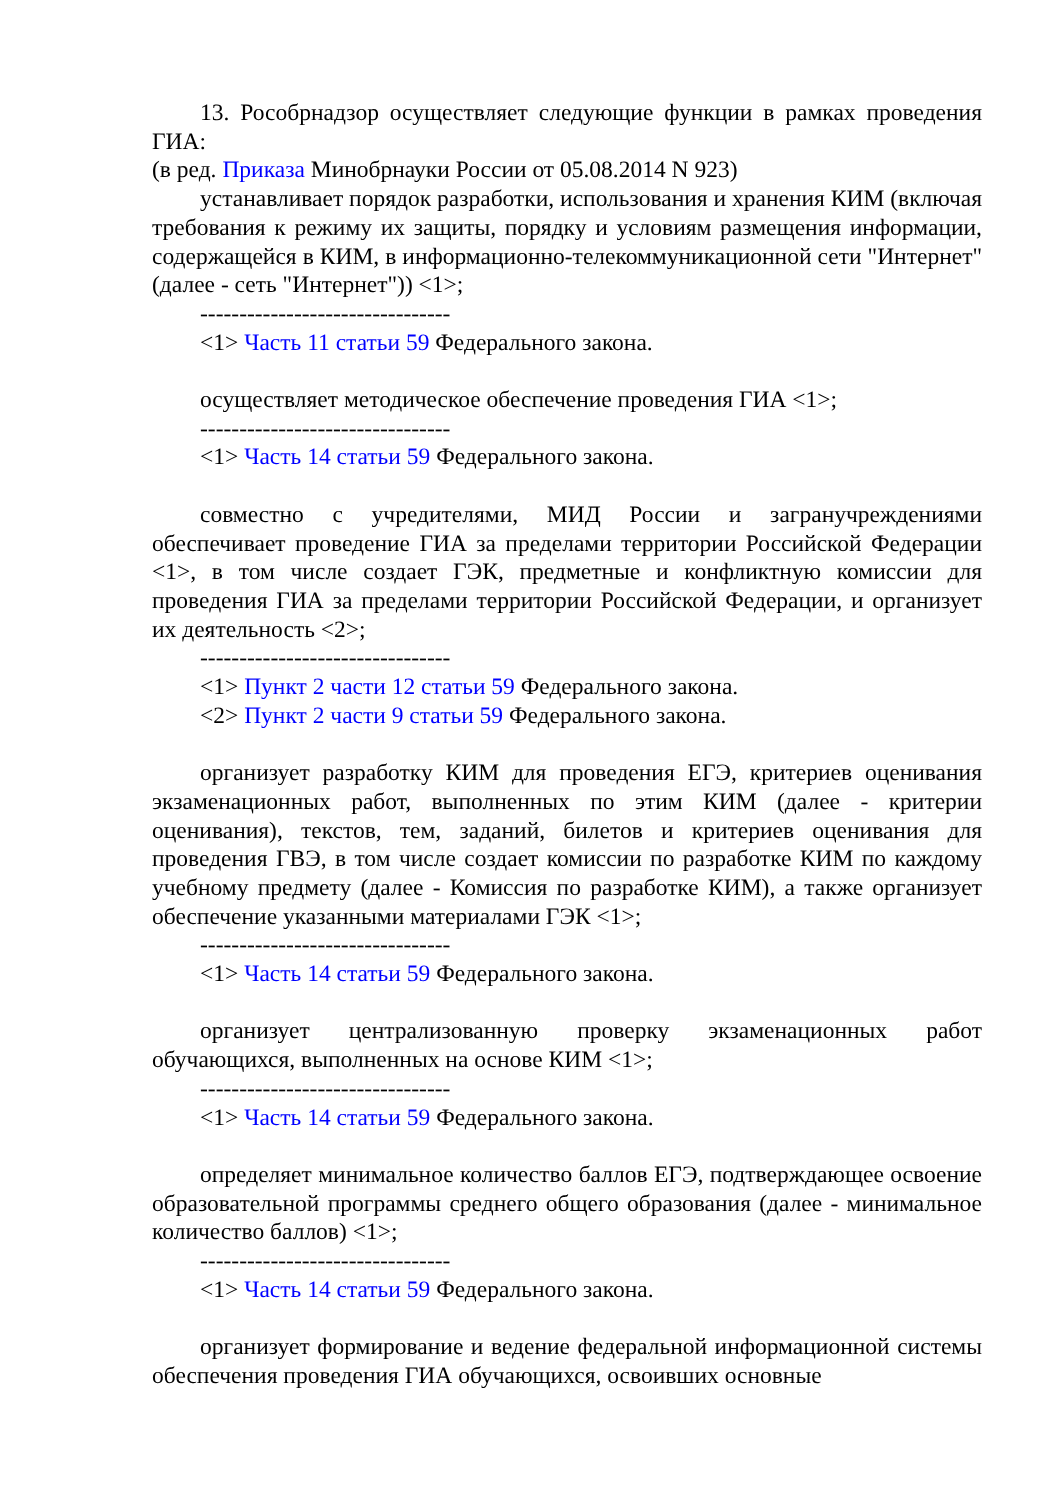13. Рособрнадзор осуществляет следующие функции в рамках проведения ГИА:
(в ред. Приказа Минобрнауки России от 05.08.2014 N 923)
устанавливает порядок разработки, использования и хранения КИМ (включая требования к режиму их защиты, порядку и условиям размещения информации, содержащейся в КИМ, в информационно-телекоммуникационной сети "Интернет" (далее - сеть "Интернет")) <1>;
--------------------------------
<1> Часть 11 статьи 59 Федерального закона.
осуществляет методическое обеспечение проведения ГИА <1>;
--------------------------------
<1> Часть 14 статьи 59 Федерального закона.
совместно с учредителями, МИД России и загранучреждениями обеспечивает проведение ГИА за пределами территории Российской Федерации <1>, в том числе создает ГЭК, предметные и конфликтную комиссии для проведения ГИА за пределами территории Российской Федерации, и организует их деятельность <2>;
--------------------------------
<1> Пункт 2 части 12 статьи 59 Федерального закона.
<2> Пункт 2 части 9 статьи 59 Федерального закона.
организует разработку КИМ для проведения ЕГЭ, критериев оценивания экзаменационных работ, выполненных по этим КИМ (далее - критерии оценивания), текстов, тем, заданий, билетов и критериев оценивания для проведения ГВЭ, в том числе создает комиссии по разработке КИМ по каждому учебному предмету (далее - Комиссия по разработке КИМ), а также организует обеспечение указанными материалами ГЭК <1>;
--------------------------------
<1> Часть 14 статьи 59 Федерального закона.
организует централизованную проверку экзаменационных работ обучающихся, выполненных на основе КИМ <1>;
--------------------------------
<1> Часть 14 статьи 59 Федерального закона.
определяет минимальное количество баллов ЕГЭ, подтверждающее освоение образовательной программы среднего общего образования (далее - минимальное количество баллов) <1>;
--------------------------------
<1> Часть 14 статьи 59 Федерального закона.
организует формирование и ведение федеральной информационной системы обеспечения проведения ГИА обучающихся, освоивших основные